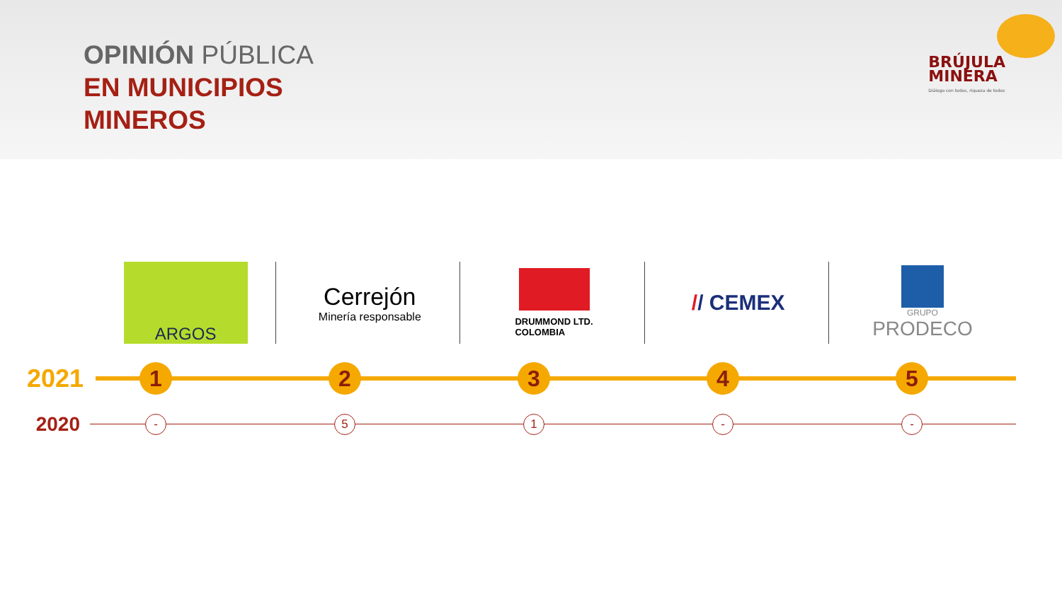OPINIÓN PÚBLICA
EN MUNICIPIOS
MINEROS
BRÚJULA
MINERA
Diálogo con todos, riqueza de todos
ARGOS
Cerrejón
Minería responsable
DRUMMOND LTD.
COLOMBIA
// CEMEX
GRUPO
PRODECO
2021
1 2 3 4 5
2020
- 5 1 - -